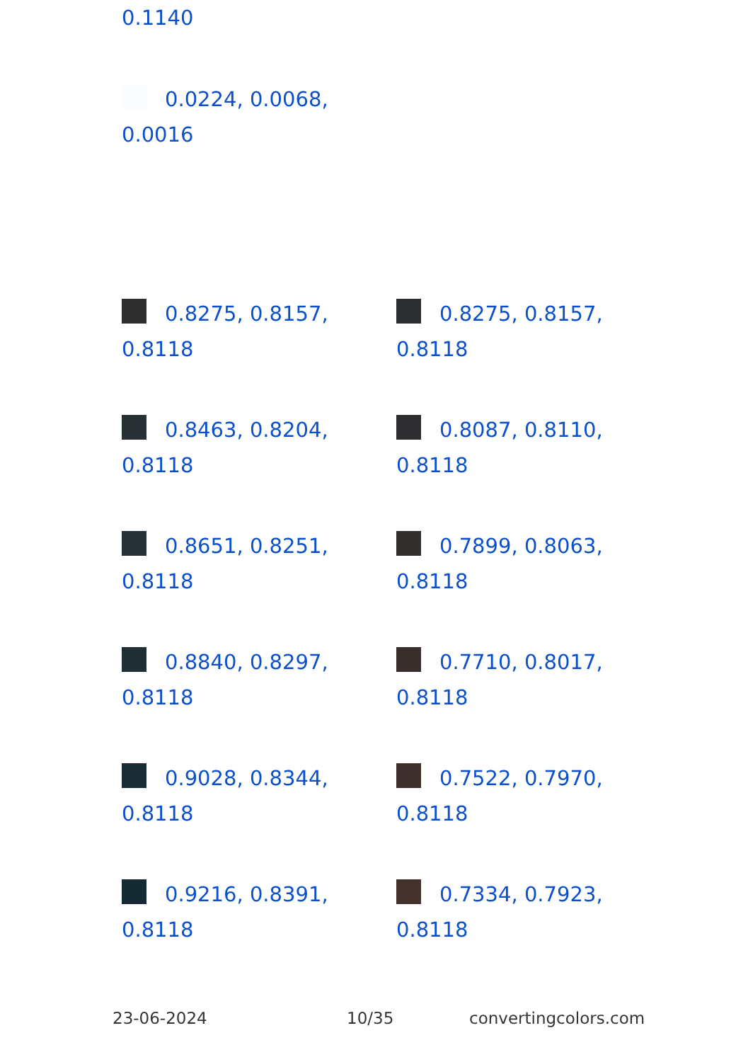0.1140
0.0224, 0.0068, 0.0016
0.8275, 0.8157, 0.8118
0.8275, 0.8157, 0.8118
0.8463, 0.8204, 0.8118
0.8087, 0.8110, 0.8118
0.8651, 0.8251, 0.8118
0.7899, 0.8063, 0.8118
0.8840, 0.8297, 0.8118
0.7710, 0.8017, 0.8118
0.9028, 0.8344, 0.8118
0.7522, 0.7970, 0.8118
0.9216, 0.8391, 0.8118
0.7334, 0.7923, 0.8118
23-06-2024 10/35 convertingcolors.com